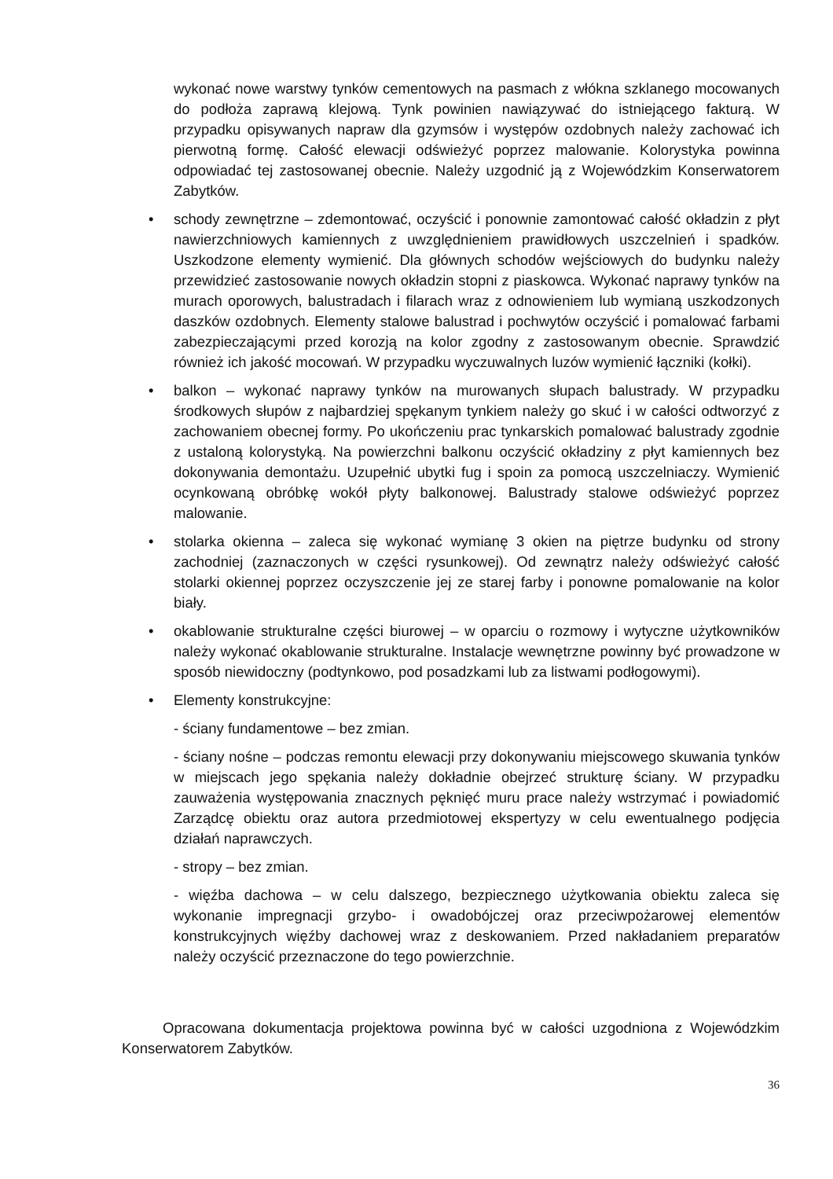wykonać nowe warstwy tynków cementowych na pasmach z włókna szklanego mocowanych do podłoża zaprawą klejową. Tynk powinien nawiązywać do istniejącego fakturą. W przypadku opisywanych napraw dla gzymsów i występów ozdobnych należy zachować ich pierwotną formę. Całość elewacji odświeżyć poprzez malowanie. Kolorystyka powinna odpowiadać tej zastosowanej obecnie. Należy uzgodnić ją z Wojewódzkim Konserwatorem Zabytków.
• schody zewnętrzne – zdemontować, oczyścić i ponownie zamontować całość okładzin z płyt nawierzchniowych kamiennych z uwzględnieniem prawidłowych uszczelnień i spadków. Uszkodzone elementy wymienić. Dla głównych schodów wejściowych do budynku należy przewidzieć zastosowanie nowych okładzin stopni z piaskowca. Wykonać naprawy tynków na murach oporowych, balustradach i filarach wraz z odnowieniem lub wymianą uszkodzonych daszków ozdobnych. Elementy stalowe balustrad i pochwytów oczyścić i pomalować farbami zabezpieczającymi przed korozją na kolor zgodny z zastosowanym obecnie. Sprawdzić również ich jakość mocowań. W przypadku wyczuwalnych luzów wymienić łączniki (kołki).
• balkon – wykonać naprawy tynków na murowanych słupach balustrady. W przypadku środkowych słupów z najbardziej spękanym tynkiem należy go skuć i w całości odtworzyć z zachowaniem obecnej formy. Po ukończeniu prac tynkarskich pomalować balustrady zgodnie z ustaloną kolorystyką. Na powierzchni balkonu oczyścić okładziny z płyt kamiennych bez dokonywania demontażu. Uzupełnić ubytki fug i spoin za pomocą uszczelniaczy. Wymienić ocynkowaną obróbkę wokół płyty balkonowej. Balustrady stalowe odświeżyć poprzez malowanie.
• stolarka okienna – zaleca się wykonać wymianę 3 okien na piętrze budynku od strony zachodniej (zaznaczonych w części rysunkowej). Od zewnątrz należy odświeżyć całość stolarki okiennej poprzez oczyszczenie jej ze starej farby i ponowne pomalowanie na kolor biały.
• okablowanie strukturalne części biurowej – w oparciu o rozmowy i wytyczne użytkowników należy wykonać okablowanie strukturalne. Instalacje wewnętrzne powinny być prowadzone w sposób niewidoczny (podtynkowo, pod posadzkami lub za listwami podłogowymi).
• Elementy konstrukcyjne:
- ściany fundamentowe – bez zmian.
- ściany nośne – podczas remontu elewacji przy dokonywaniu miejscowego skuwania tynków w miejscach jego spękania należy dokładnie obejrzeć strukturę ściany. W przypadku zauważenia występowania znacznych pęknięć muru prace należy wstrzymać i powiadomić Zarządcę obiektu oraz autora przedmiotowej ekspertyzy w celu ewentualnego podjęcia działań naprawczych.
- stropy – bez zmian.
- więźba dachowa – w celu dalszego, bezpiecznego użytkowania obiektu zaleca się wykonanie impregnacji grzybo- i owadobójczej oraz przeciwpożarowej elementów konstrukcyjnych więźby dachowej wraz z deskowaniem. Przed nakładaniem preparatów należy oczyścić przeznaczone do tego powierzchnie.
Opracowana dokumentacja projektowa powinna być w całości uzgodniona z Wojewódzkim Konserwatorem Zabytków.
36